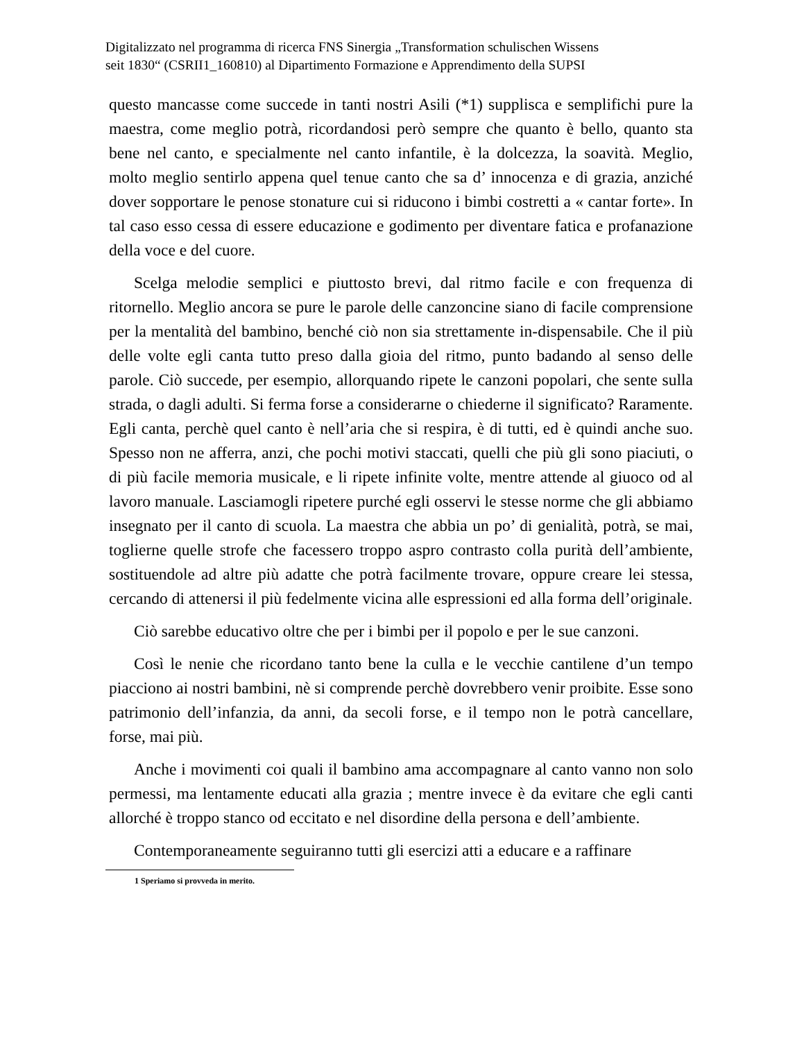Digitalizzato nel programma di ricerca FNS Sinergia „Transformation schulischen Wissens
seit 1830“ (CSRII1_160810) al Dipartimento Formazione e Apprendimento della SUPSI
questo mancasse come succede in tanti nostri Asili (*1) supplisca e semplifichi pure la maestra, come meglio potrà, ricordandosi però sempre che quanto è bello, quanto sta bene nel canto, e specialmente nel canto infantile, è la dolcezza, la soavità. Meglio, molto meglio sentirlo appena quel tenue canto che sa d’ innocenza e di grazia, anziché dover sopportare le penose stonature cui si riducono i bimbi costretti a « cantar forte». In tal caso esso cessa di essere educazione e godimento per diventare fatica e profanazione della voce e del cuore.
Scelga melodie semplici e piuttosto brevi, dal ritmo facile e con frequenza di ritornello. Meglio ancora se pure le parole delle canzoncine siano di facile comprensione per la mentalità del bambino, benché ciò non sia strettamente in-dispensabile. Che il più delle volte egli canta tutto preso dalla gioia del ritmo, punto badando al senso delle parole. Ciò succede, per esempio, allorquando ripete le canzoni popolari, che sente sulla strada, o dagli adulti. Si ferma forse a considerarne o chiederne il significato? Raramente. Egli canta, perchè quel canto è nell’aria che si respira, è di tutti, ed è quindi anche suo. Spesso non ne afferra, anzi, che pochi motivi staccati, quelli che più gli sono piaciuti, o di più facile memoria musicale, e li ripete infinite volte, mentre attende al giuoco od al lavoro manuale. Lasciamogli ripetere purché egli osservi le stesse norme che gli abbiamo insegnato per il canto di scuola. La maestra che abbia un po’ di genialità, potrà, se mai, toglierne quelle strofe che facessero troppo aspro contrasto colla purità dell’ambiente, sostituendole ad altre più adatte che potrà facilmente trovare, oppure creare lei stessa, cercando di attenersi il più fedelmente vicina alle espressioni ed alla forma dell’originale.
Ciò sarebbe educativo oltre che per i bimbi per il popolo e per le sue canzoni.
Così le nenie che ricordano tanto bene la culla e le vecchie cantilene d’un tempo piacciono ai nostri bambini, nè si comprende perchè dovrebbero venir proibite. Esse sono patrimonio dell’infanzia, da anni, da secoli forse, e il tempo non le potrà cancellare, forse, mai più.
Anche i movimenti coi quali il bambino ama accompagnare al canto vanno non solo permessi, ma lentamente educati alla grazia ; mentre invece è da evitare che egli canti allorché è troppo stanco od eccitato e nel disordine della persona e dell’ambiente.
Contemporaneamente seguiranno tutti gli esercizi atti a educare e a raffinare
1 Speriamo si provveda in merito.